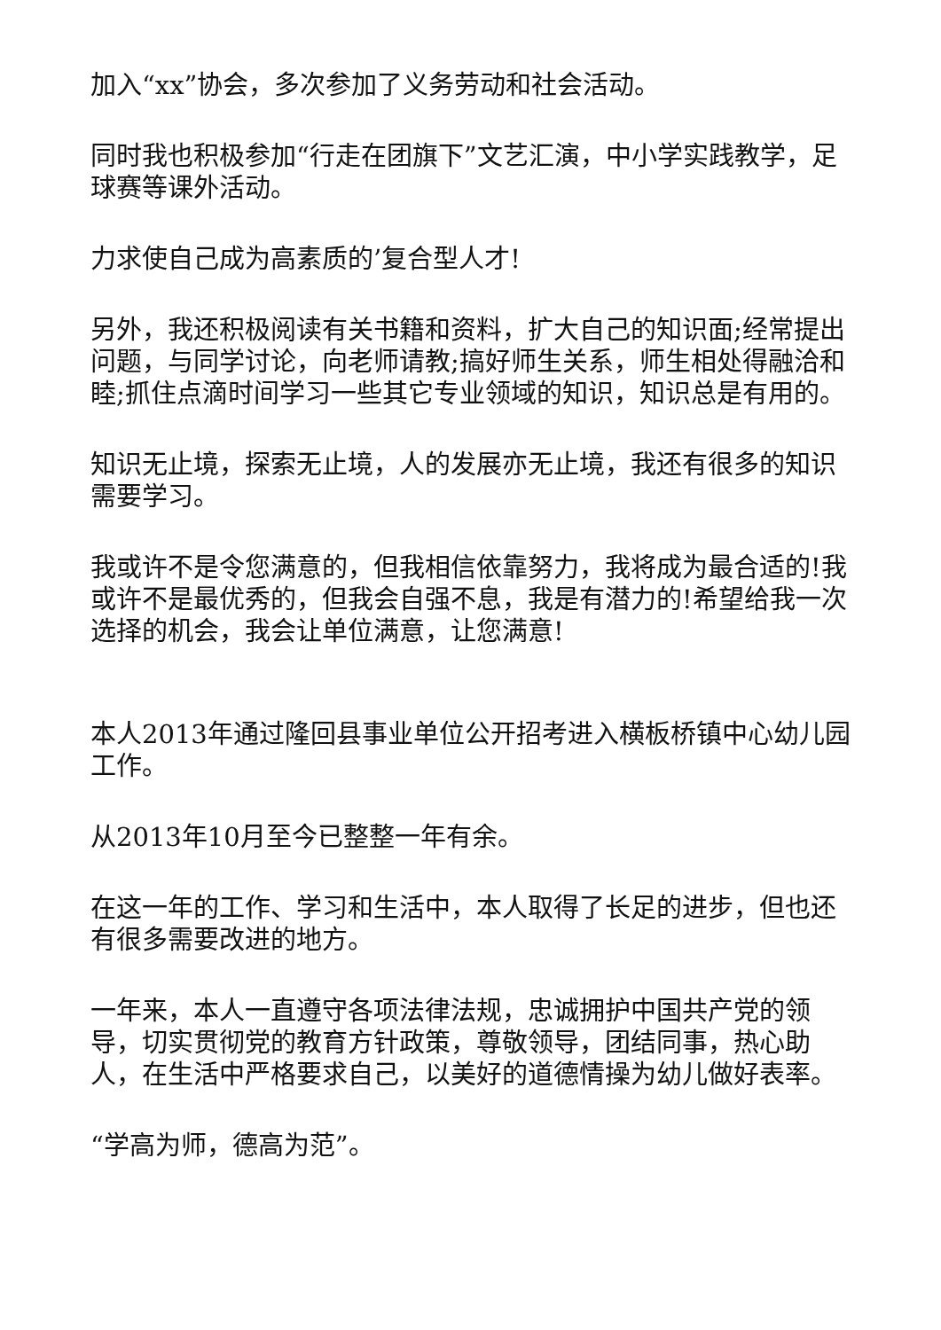加入“xx”协会，多次参加了义务劳动和社会活动。
同时我也积极参加“行走在团旗下”文艺汇演，中小学实践教学，足球赛等课外活动。
力求使自己成为高素质的’复合型人才!
另外，我还积极阅读有关书籍和资料，扩大自己的知识面;经常提出问题，与同学讨论，向老师请教;搞好师生关系，师生相处得融洽和睦;抓住点滴时间学习一些其它专业领域的知识，知识总是有用的。
知识无止境，探索无止境，人的发展亦无止境，我还有很多的知识需要学习。
我或许不是令您满意的，但我相信依靠努力，我将成为最合适的!我或许不是最优秀的，但我会自强不息，我是有潜力的!希望给我一次选择的机会，我会让单位满意，让您满意!
本人2013年通过隆回县事业单位公开招考进入横板桥镇中心幼儿园工作。
从2013年10月至今已整整一年有余。
在这一年的工作、学习和生活中，本人取得了长足的进步，但也还有很多需要改进的地方。
一年来，本人一直遵守各项法律法规，忠诚拥护中国共产党的领导，切实贯彻党的教育方针政策，尊敬领导，团结同事，热心助人，在生活中严格要求自己，以美好的道德情操为幼儿做好表率。
“学高为师，德高为范”。